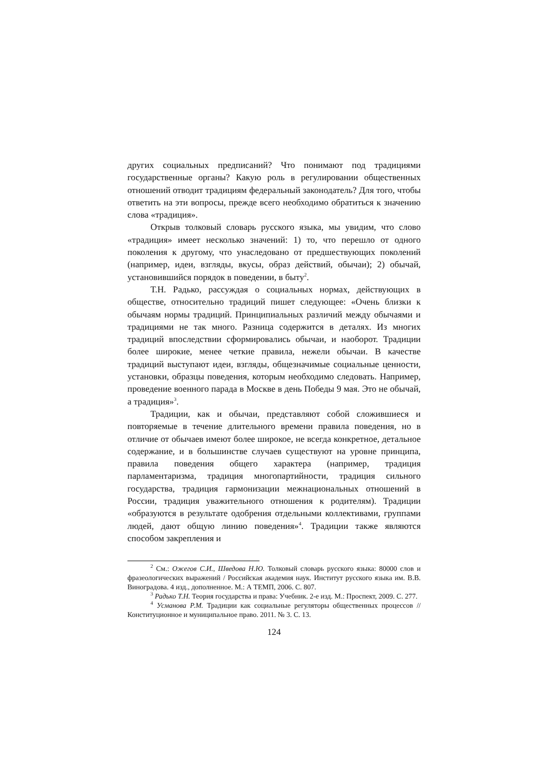других социальных предписаний? Что понимают под традициями государственные органы? Какую роль в регулировании общественных отношений отводит традициям федеральный законодатель? Для того, чтобы ответить на эти вопросы, прежде всего необходимо обратиться к значению слова «традиция».
Открыв толковый словарь русского языка, мы увидим, что слово «традиция» имеет несколько значений: 1) то, что перешло от одного поколения к другому, что унаследовано от предшествующих поколений (например, идеи, взгляды, вкусы, образ действий, обычаи); 2) обычай, установившийся порядок в поведении, в быту<sup>2</sup>.
Т.Н. Радько, рассуждая о социальных нормах, действующих в обществе, относительно традиций пишет следующее: «Очень близки к обычаям нормы традиций. Принципиальных различий между обычаями и традициями не так много. Разница содержится в деталях. Из многих традиций впоследствии сформировались обычаи, и наоборот. Традиции более широкие, менее четкие правила, нежели обычаи. В качестве традиций выступают идеи, взгляды, общезначимые социальные ценности, установки, образцы поведения, которым необходимо следовать. Например, проведение военного парада в Москве в день Победы 9 мая. Это не обычай, а традиция»<sup>3</sup>.
Традиции, как и обычаи, представляют собой сложившиеся и повторяемые в течение длительного времени правила поведения, но в отличие от обычаев имеют более широкое, не всегда конкретное, детальное содержание, и в большинстве случаев существуют на уровне принципа, правила поведения общего характера (например, традиция парламентаризма, традиция многопартийности, традиция сильного государства, традиция гармонизации межнациональных отношений в России, традиция уважительного отношения к родителям). Традиции «образуются в результате одобрения отдельными коллективами, группами людей, дают общую линию поведения»<sup>4</sup>. Традиции также являются способом закрепления и
<sup>2</sup> См.: Ожегов С.И., Шведова Н.Ю. Толковый словарь русского языка: 80000 слов и фразеологических выражений / Российская академия наук. Институт русского языка им. В.В. Виноградова. 4 изд., дополненное. М.: А ТЕМП, 2006. С. 807.
<sup>3</sup> Радько Т.Н. Теория государства и права: Учебник. 2-е изд. М.: Проспект, 2009. С. 277.
<sup>4</sup> Усманова Р.М. Традиции как социальные регуляторы общественных процессов // Конституционное и муниципальное право. 2011. № 3. С. 13.
124